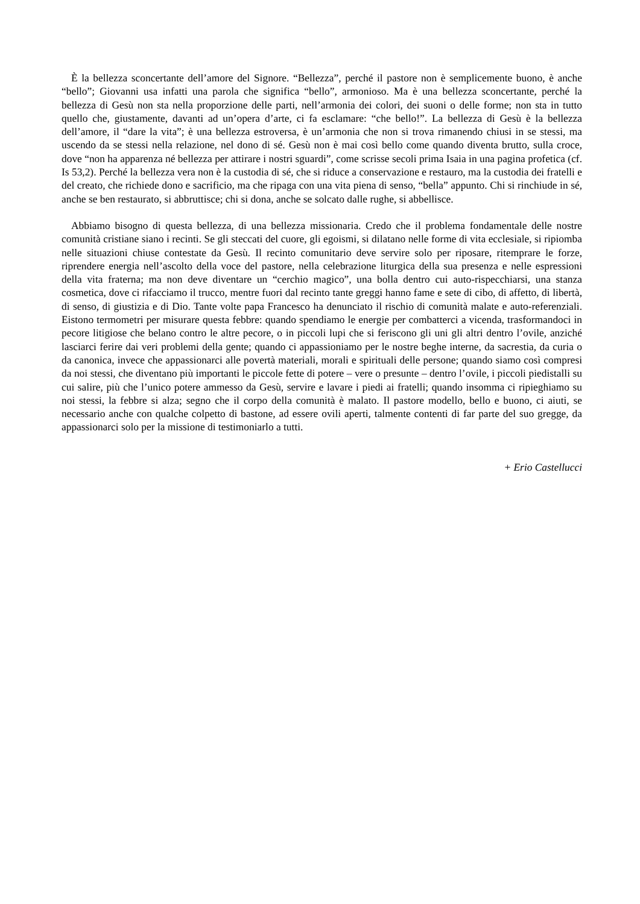È la bellezza sconcertante dell’amore del Signore. “Bellezza”, perché il pastore non è semplicemente buono, è anche “bello”; Giovanni usa infatti una parola che significa “bello”, armonioso. Ma è una bellezza sconcertante, perché la bellezza di Gesù non sta nella proporzione delle parti, nell’armonia dei colori, dei suoni o delle forme; non sta in tutto quello che, giustamente, davanti ad un’opera d’arte, ci fa esclamare: “che bello!”. La bellezza di Gesù è la bellezza dell’amore, il “dare la vita”; è una bellezza estroversa, è un’armonia che non si trova rimanendo chiusi in se stessi, ma uscendo da se stessi nella relazione, nel dono di sé. Gesù non è mai così bello come quando diventa brutto, sulla croce, dove “non ha apparenza né bellezza per attirare i nostri sguardi”, come scrisse secoli prima Isaia in una pagina profetica (cf. Is 53,2). Perché la bellezza vera non è la custodia di sé, che si riduce a conservazione e restauro, ma la custodia dei fratelli e del creato, che richiede dono e sacrificio, ma che ripaga con una vita piena di senso, “bella” appunto. Chi si rinchiude in sé, anche se ben restaurato, si abbruttisce; chi si dona, anche se solcato dalle rughe, si abbellisce.
Abbiamo bisogno di questa bellezza, di una bellezza missionaria. Credo che il problema fondamentale delle nostre comunità cristiane siano i recinti. Se gli steccati del cuore, gli egoismi, si dilatano nelle forme di vita ecclesiale, si ripiomba nelle situazioni chiuse contestate da Gesù. Il recinto comunitario deve servire solo per riposare, ritemprare le forze, riprendere energia nell’ascolto della voce del pastore, nella celebrazione liturgica della sua presenza e nelle espressioni della vita fraterna; ma non deve diventare un “cerchio magico”, una bolla dentro cui auto-rispecchiarsi, una stanza cosmetica, dove ci rifacciamo il trucco, mentre fuori dal recinto tante greggi hanno fame e sete di cibo, di affetto, di libertà, di senso, di giustizia e di Dio. Tante volte papa Francesco ha denunciato il rischio di comunità malate e auto-referenziali. Eistono termometri per misurare questa febbre: quando spendiamo le energie per combatterci a vicenda, trasformandoci in pecore litigiose che belano contro le altre pecore, o in piccoli lupi che si feriscono gli uni gli altri dentro l’ovile, anziché lasciarci ferire dai veri problemi della gente; quando ci appassioniamo per le nostre beghe interne, da sacrestia, da curia o da canonica, invece che appassionarci alle povertà materiali, morali e spirituali delle persone; quando siamo così compresi da noi stessi, che diventano più importanti le piccole fette di potere – vere o presunte – dentro l’ovile, i piccoli piedistalli su cui salire, più che l’unico potere ammesso da Gesù, servire e lavare i piedi ai fratelli; quando insomma ci ripieghiamo su noi stessi, la febbre si alza; segno che il corpo della comunità è malato. Il pastore modello, bello e buono, ci aiuti, se necessario anche con qualche colpetto di bastone, ad essere ovili aperti, talmente contenti di far parte del suo gregge, da appassionarci solo per la missione di testimoniarlo a tutti.
+ Erio Castellucci